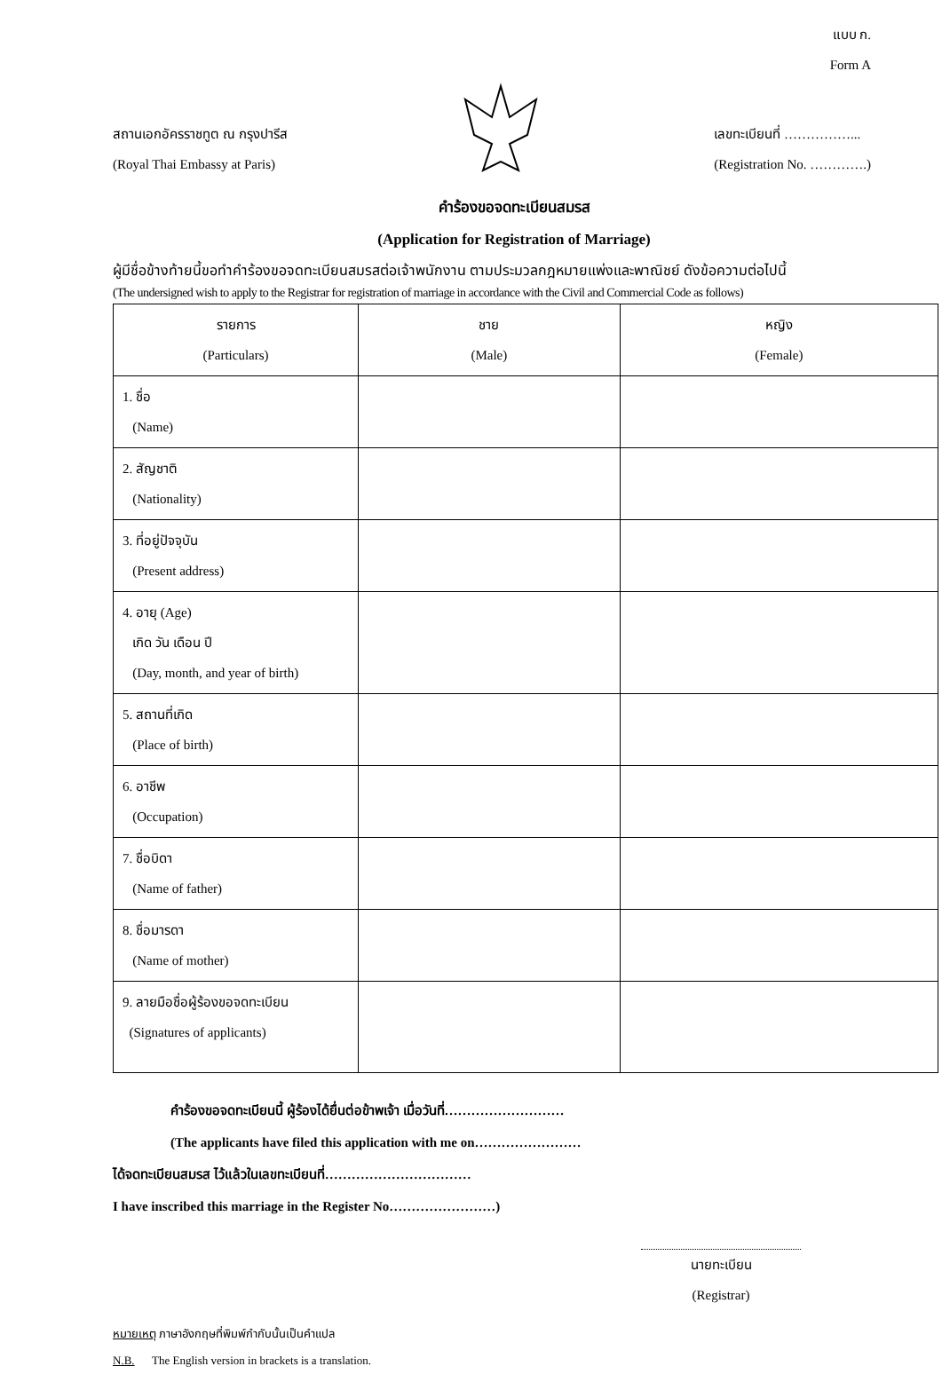แบบ ก.
Form A
สถานเอกอัครราชทูต ณ กรุงปารีส
(Royal Thai Embassy at Paris)
เลขทะเบียนที่ ……………...
(Registration No. ………….)
คำร้องขอจดทะเบียนสมรส
(Application for Registration of Marriage)
ผู้มีชื่อข้างท้ายนี้ขอทำคำร้องขอจดทะเบียนสมรสต่อเจ้าพนักงาน ตามประมวลกฎหมายแพ่งและพาณิชย์ ดังข้อความต่อไปนี้
(The undersigned wish to apply to the Registrar for registration of marriage in accordance with the Civil and Commercial Code as follows)
| รายการ (Particulars) | ชาย (Male) | หญิง (Female) |
| --- | --- | --- |
| 1. ชื่อ (Name) | | |
| 2. สัญชาติ (Nationality) | | |
| 3. ที่อยู่ปัจจุบัน (Present address) | | |
| 4. อายุ (Age) เกิด วัน เดือน ปี (Day, month, and year of birth) | | |
| 5. สถานที่เกิด (Place of birth) | | |
| 6. อาชีพ (Occupation) | | |
| 7. ชื่อบิดา (Name of father) | | |
| 8. ชื่อมารดา (Name of mother) | | |
| 9. ลายมือชื่อผู้ร้องขอจดทะเบียน (Signatures of applicants) | | |
คำร้องขอจดทะเบียนนี้ ผู้ร้องได้ยื่นต่อข้าพเจ้า เมื่อวันที่………………………
(The applicants have filed this application with me on……………………
ได้จดทะเบียนสมรส ไว้แล้วในเลขทะเบียนที่……………………………
I have inscribed this marriage in the Register No……………………)
นายทะเบียน
(Registrar)
หมายเหตุ ภาษาอังกฤษที่พิมพ์กำกับนั้นเป็นคำแปล
N.B. The English version in brackets is a translation.